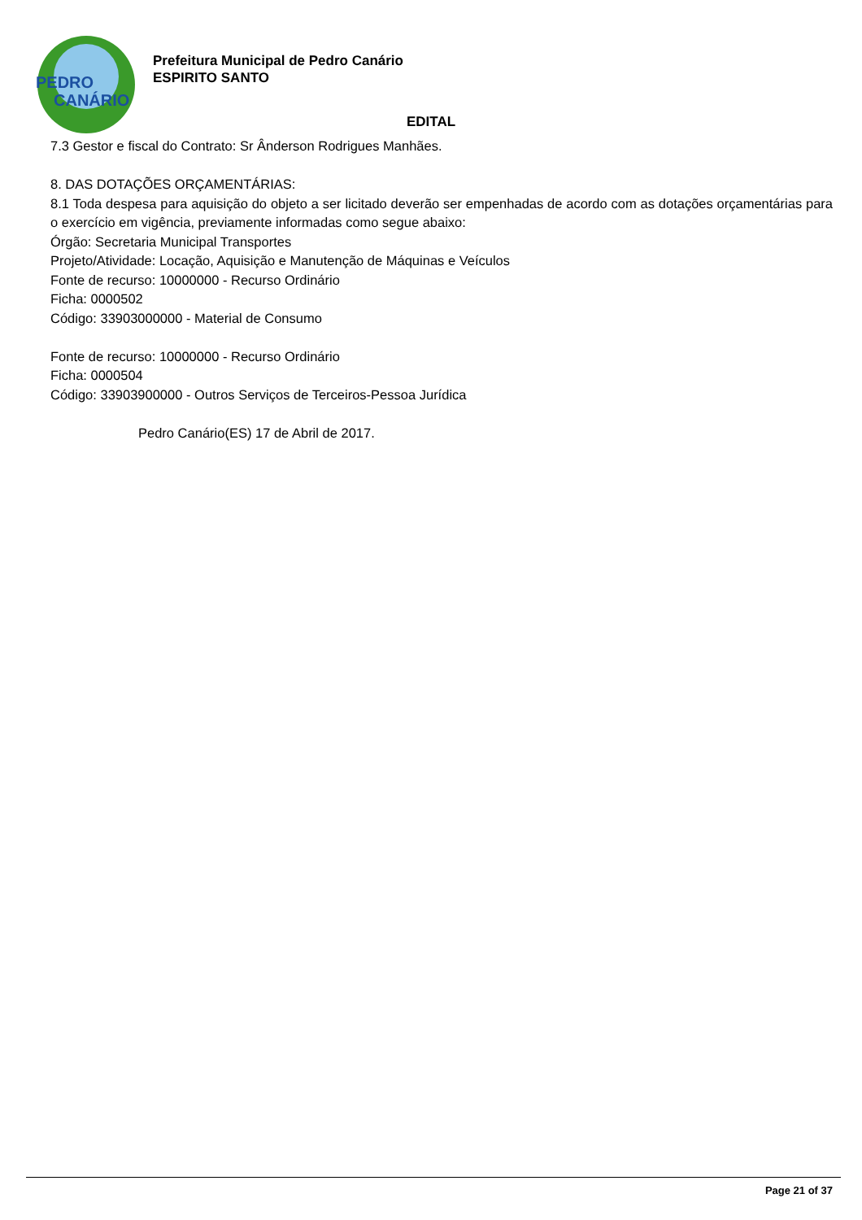PEDRO
CANÁRIO
Prefeitura Municipal de Pedro Canário
ESPIRITO SANTO
EDITAL
7.3 Gestor e fiscal do Contrato: Sr Ânderson Rodrigues Manhães.
8. DAS DOTAÇÕES ORÇAMENTÁRIAS:
8.1 Toda despesa para aquisição do objeto a ser licitado deverão ser empenhadas de acordo com as dotações orçamentárias para o exercício em vigência, previamente informadas como segue abaixo:
Órgão: Secretaria Municipal Transportes
Projeto/Atividade: Locação, Aquisição e Manutenção de Máquinas e Veículos
Fonte de recurso: 10000000 - Recurso Ordinário
Ficha: 0000502
Código: 33903000000 - Material de Consumo
Fonte de recurso: 10000000 - Recurso Ordinário
Ficha: 0000504
Código: 33903900000 - Outros Serviços de Terceiros-Pessoa Jurídica
Pedro Canário(ES) 17 de Abril de 2017.
Page 21 of 37